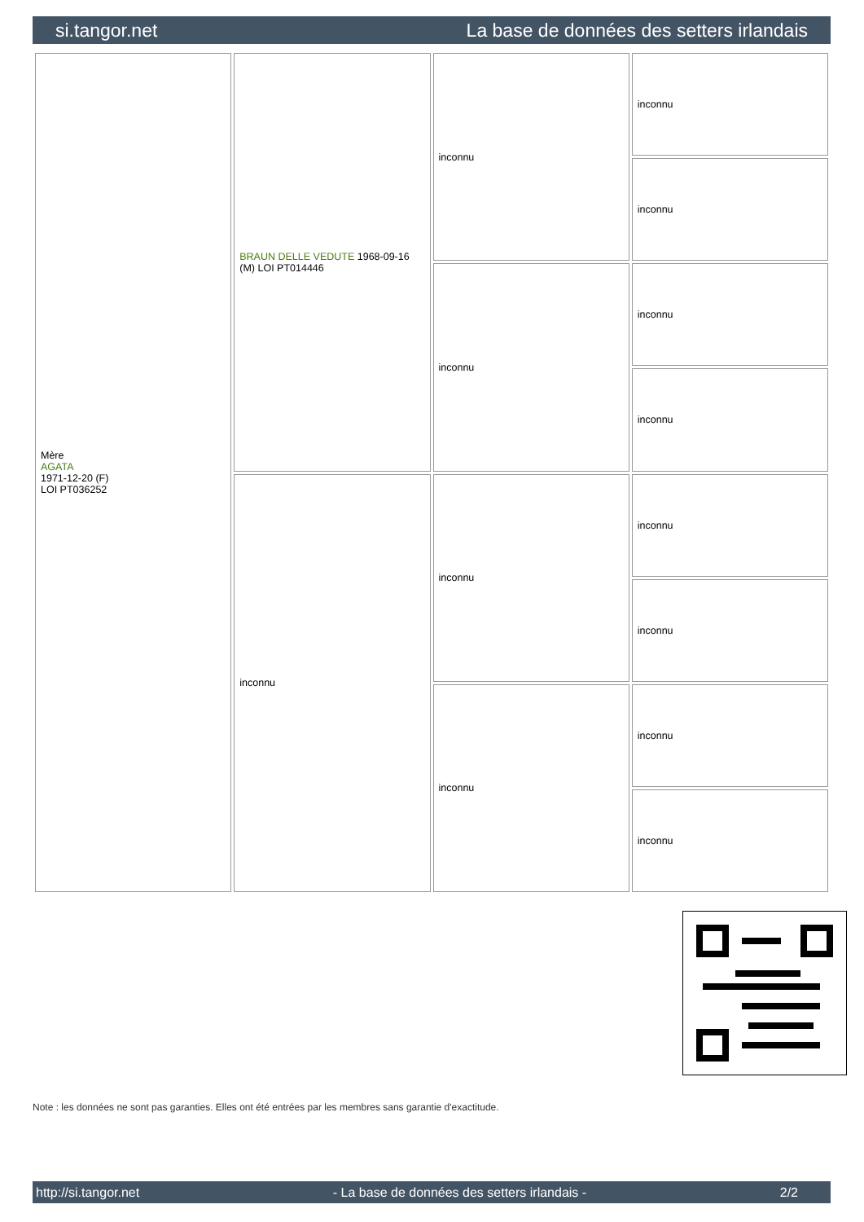si.tangor.net La base de données des setters irlandais
| Mère AGATA 1971-12-20 (F) LOI PT036252 | BRAUN DELLE VEDUTE 1968-09-16 (M) LOI PT014446 | inconnu | inconnu |
| | | | inconnu |
| | | inconnu | inconnu |
| | | | inconnu |
| | inconnu | inconnu | inconnu |
| | | | inconnu |
| | | inconnu | inconnu |
| | | | inconnu |
Note : les données ne sont pas garanties. Elles ont été entrées par les membres sans garantie d'exactitude.
http://si.tangor.net - La base de données des setters irlandais - 2/2